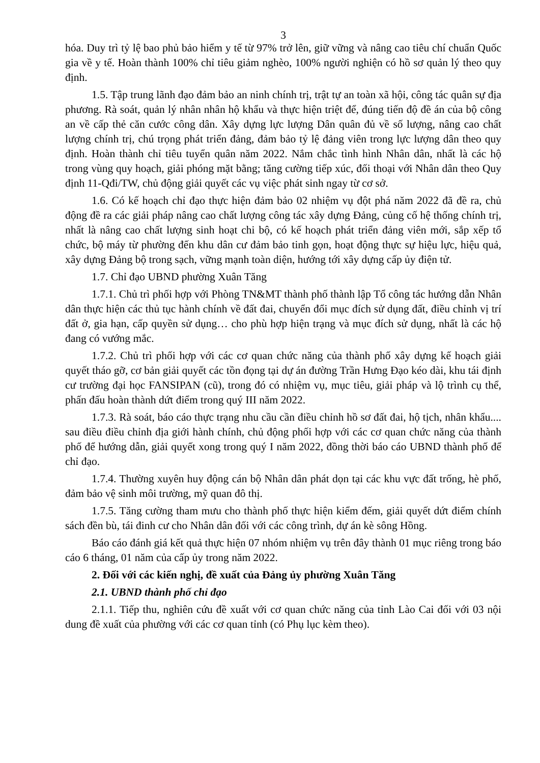3
hóa. Duy trì tỷ lệ bao phủ bảo hiểm y tế từ 97% trở lên, giữ vững và nâng cao tiêu chí chuẩn Quốc gia về y tế. Hoàn thành 100% chỉ tiêu giảm nghèo, 100% người nghiện có hồ sơ quản lý theo quy định.
1.5. Tập trung lãnh đạo đảm bảo an ninh chính trị, trật tự an toàn xã hội, công tác quân sự địa phương. Rà soát, quản lý nhân nhân hộ khẩu và thực hiện triệt để, đúng tiến độ đề án của bộ công an về cấp thẻ căn cước công dân. Xây dựng lực lượng Dân quân đủ về số lượng, nâng cao chất lượng chính trị, chú trọng phát triển đảng, đảm bảo tỷ lệ đảng viên trong lực lượng dân theo quy định. Hoàn thành chỉ tiêu tuyển quân năm 2022. Nắm chắc tình hình Nhân dân, nhất là các hộ trong vùng quy hoạch, giải phóng mặt bằng; tăng cường tiếp xúc, đối thoại với Nhân dân theo Quy định 11-Qđi/TW, chủ động giải quyết các vụ việc phát sinh ngay từ cơ sở.
1.6. Có kế hoạch chỉ đạo thực hiện đảm bảo 02 nhiệm vụ đột phá năm 2022 đã đề ra, chủ động đề ra các giải pháp nâng cao chất lượng công tác xây dựng Đảng, củng cố hệ thống chính trị, nhất là nâng cao chất lượng sinh hoạt chi bộ, có kế hoạch phát triển đảng viên mới, sắp xếp tổ chức, bộ máy từ phường đến khu dân cư đảm bảo tinh gọn, hoạt động thực sự hiệu lực, hiệu quả, xây dựng Đảng bộ trong sạch, vững mạnh toàn diện, hướng tới xây dựng cấp ủy điện tử.
1.7. Chỉ đạo UBND phường Xuân Tăng
1.7.1. Chủ trì phối hợp với Phòng TN&MT thành phố thành lập Tổ công tác hướng dẫn Nhân dân thực hiện các thủ tục hành chính về đất đai, chuyển đổi mục đích sử dụng đất, điều chỉnh vị trí đất ở, gia hạn, cấp quyền sử dụng… cho phù hợp hiện trạng và mục đích sử dụng, nhất là các hộ đang có vướng mắc.
1.7.2. Chủ trì phối hợp với các cơ quan chức năng của thành phố xây dựng kế hoạch giải quyết tháo gỡ, cơ bản giải quyết các tồn đọng tại dự án đường Trần Hưng Đạo kéo dài, khu tái định cư trường đại học FANSIPAN (cũ), trong đó có nhiệm vụ, mục tiêu, giải pháp và lộ trình cụ thể, phấn đấu hoàn thành dứt điểm trong quý III năm 2022.
1.7.3. Rà soát, báo cáo thực trạng nhu cầu cần điều chỉnh hồ sơ đất đai, hộ tịch, nhân khẩu.... sau điều điều chỉnh địa giới hành chính, chủ động phối hợp với các cơ quan chức năng của thành phố để hướng dẫn, giải quyết xong trong quý I năm 2022, đồng thời báo cáo UBND thành phố để chỉ đạo.
1.7.4. Thường xuyên huy động cán bộ Nhân dân phát dọn tại các khu vực đất trống, hè phố, đảm bảo vệ sinh môi trường, mỹ quan đô thị.
1.7.5. Tăng cường tham mưu cho thành phố thực hiện kiểm đếm, giải quyết dứt điểm chính sách đền bù, tái đinh cư cho Nhân dân đối với các công trình, dự án kè sông Hồng.
Báo cáo đánh giá kết quả thực hiện 07 nhóm nhiệm vụ trên đây thành 01 mục riêng trong báo cáo 6 tháng, 01 năm của cấp ủy trong năm 2022.
2. Đối với các kiến nghị, đề xuất của Đảng ủy phường Xuân Tăng
2.1. UBND thành phố chỉ đạo
2.1.1. Tiếp thu, nghiên cứu đề xuất với cơ quan chức năng của tỉnh Lào Cai đối với 03 nội dung đề xuất của phường với các cơ quan tỉnh (có Phụ lục kèm theo).